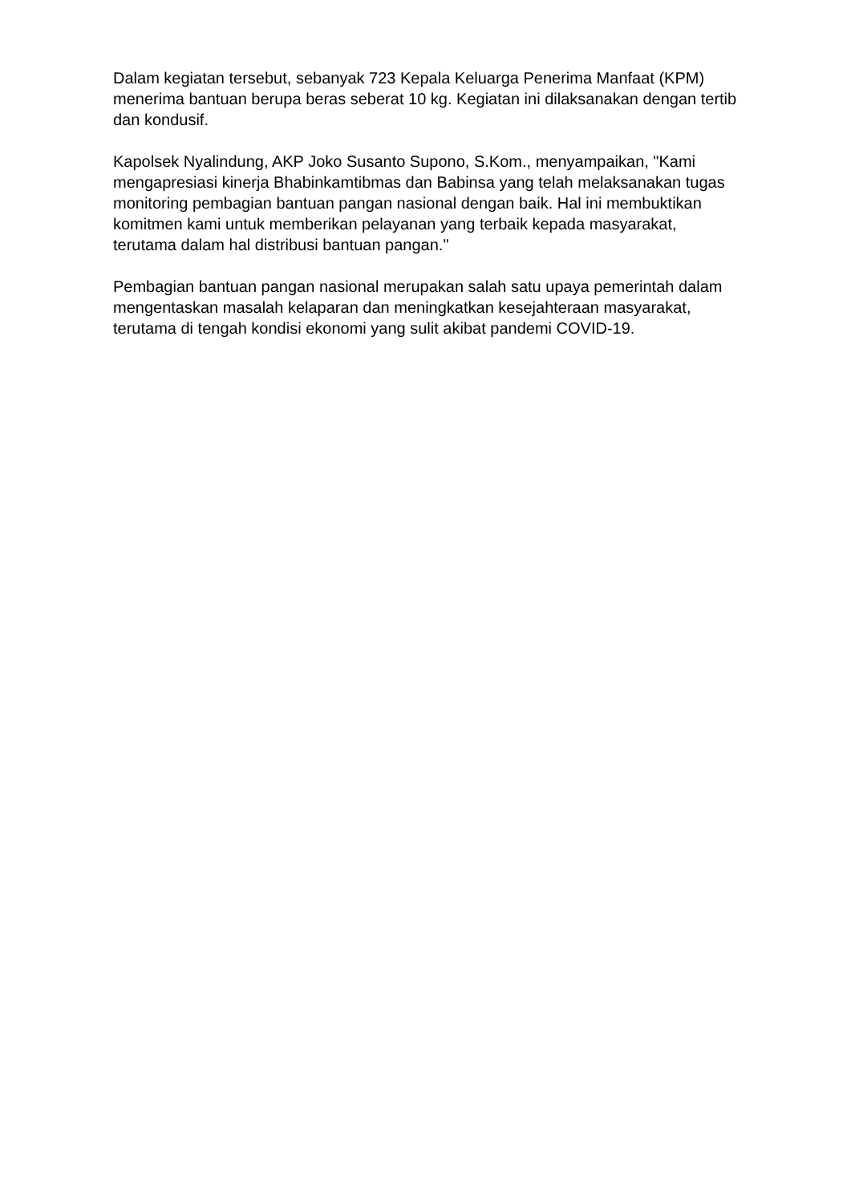Dalam kegiatan tersebut, sebanyak 723 Kepala Keluarga Penerima Manfaat (KPM) menerima bantuan berupa beras seberat 10 kg. Kegiatan ini dilaksanakan dengan tertib dan kondusif.
Kapolsek Nyalindung, AKP Joko Susanto Supono, S.Kom., menyampaikan, "Kami mengapresiasi kinerja Bhabinkamtibmas dan Babinsa yang telah melaksanakan tugas monitoring pembagian bantuan pangan nasional dengan baik. Hal ini membuktikan komitmen kami untuk memberikan pelayanan yang terbaik kepada masyarakat, terutama dalam hal distribusi bantuan pangan."
Pembagian bantuan pangan nasional merupakan salah satu upaya pemerintah dalam mengentaskan masalah kelaparan dan meningkatkan kesejahteraan masyarakat, terutama di tengah kondisi ekonomi yang sulit akibat pandemi COVID-19.